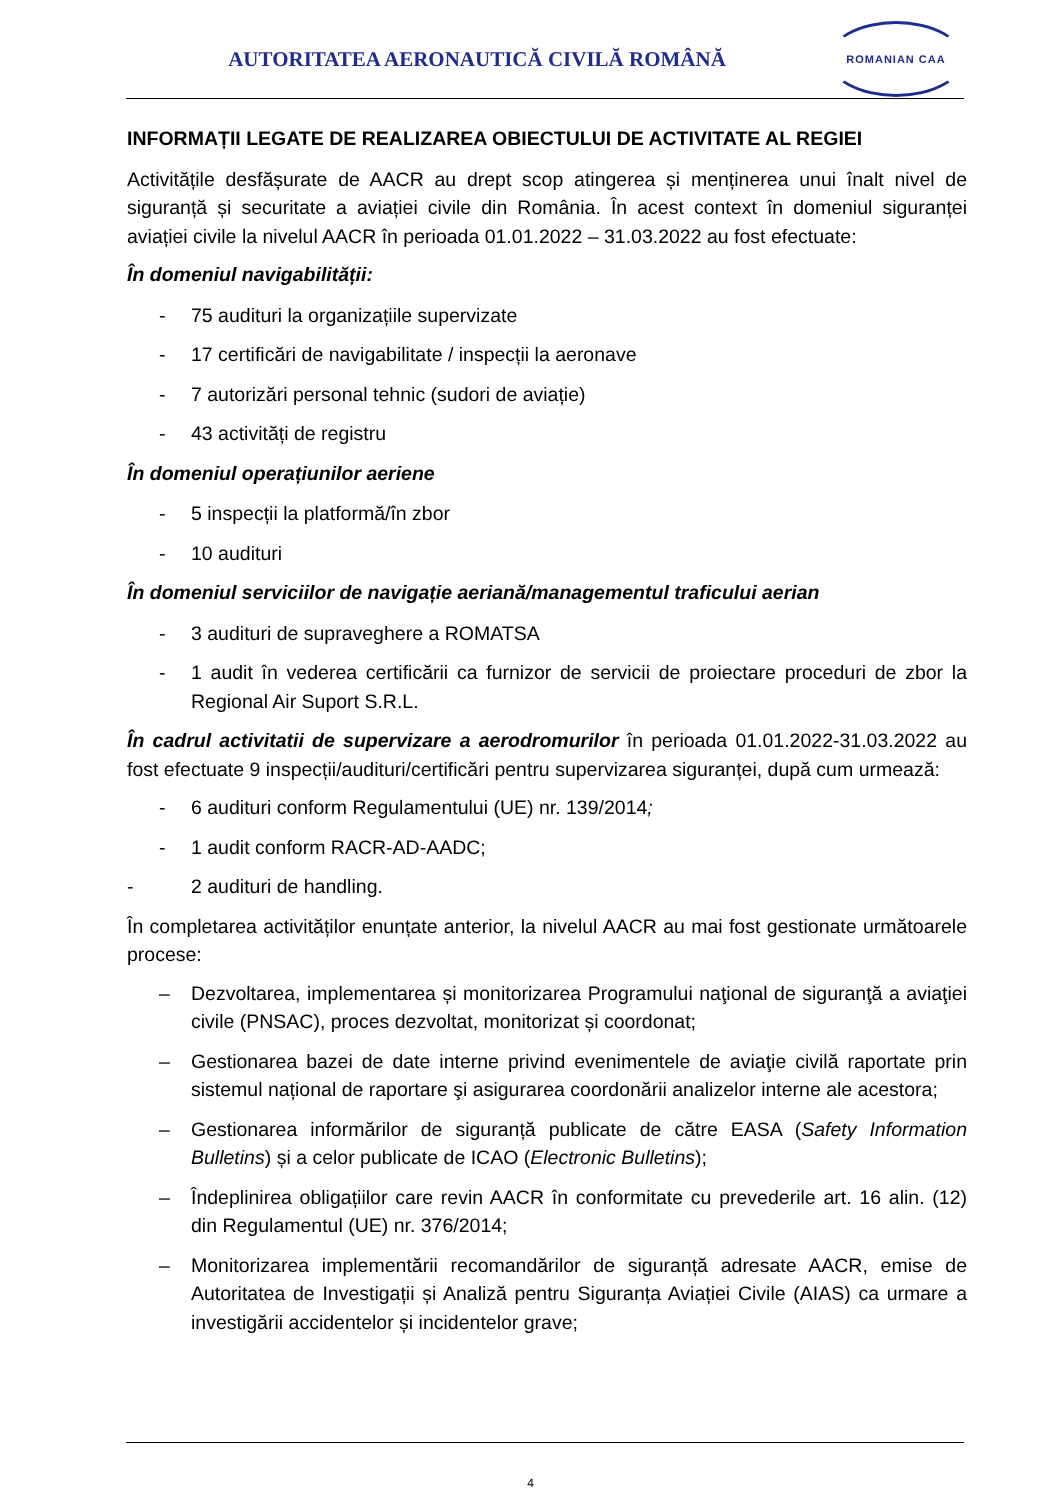AUTORITATEA AERONAUTICĂ CIVILĂ ROMÂNĂ
ROMANIAN CAA
INFORMAȚII LEGATE DE REALIZAREA OBIECTULUI DE ACTIVITATE AL REGIEI
Activitățile desfășurate de AACR au drept scop atingerea și menținerea unui înalt nivel de siguranță și securitate a aviației civile din România. În acest context în domeniul siguranței aviației civile la nivelul AACR în perioada 01.01.2022 – 31.03.2022 au fost efectuate:
În domeniul navigabilității:
- 75 audituri la organizațiile supervizate
- 17 certificări de navigabilitate / inspecții la aeronave
- 7 autorizări personal tehnic (sudori de aviație)
- 43 activități de registru
În domeniul operațiunilor aeriene
- 5 inspecții la platformă/în zbor
- 10 audituri
În domeniul serviciilor de navigație aeriană/managementul traficului aerian
- 3 audituri de supraveghere a ROMATSA
- 1 audit în vederea certificării ca furnizor de servicii de proiectare proceduri de zbor la Regional Air Suport S.R.L.
În cadrul activitatii de supervizare a aerodromurilor în perioada 01.01.2022-31.03.2022 au fost efectuate 9 inspecții/audituri/certificări pentru supervizarea siguranței, după cum urmează:
- 6 audituri conform Regulamentului (UE) nr. 139/2014;
- 1 audit conform RACR-AD-AADC;
- 2 audituri de handling.
În completarea activităților enunțate anterior, la nivelul AACR au mai fost gestionate următoarele procese:
– Dezvoltarea, implementarea și monitorizarea Programului naţional de siguranţă a aviaţiei civile (PNSAC), proces dezvoltat, monitorizat și coordonat;
– Gestionarea bazei de date interne privind evenimentele de aviaţie civilă raportate prin sistemul național de raportare şi asigurarea coordonării analizelor interne ale acestora;
– Gestionarea informărilor de siguranță publicate de către EASA (Safety Information Bulletins) și a celor publicate de ICAO (Electronic Bulletins);
– Îndeplinirea obligațiilor care revin AACR în conformitate cu prevederile art. 16 alin. (12) din Regulamentul (UE) nr. 376/2014;
– Monitorizarea implementării recomandărilor de siguranță adresate AACR, emise de Autoritatea de Investigații și Analiză pentru Siguranța Aviației Civile (AIAS) ca urmare a investigării accidentelor și incidentelor grave;
4